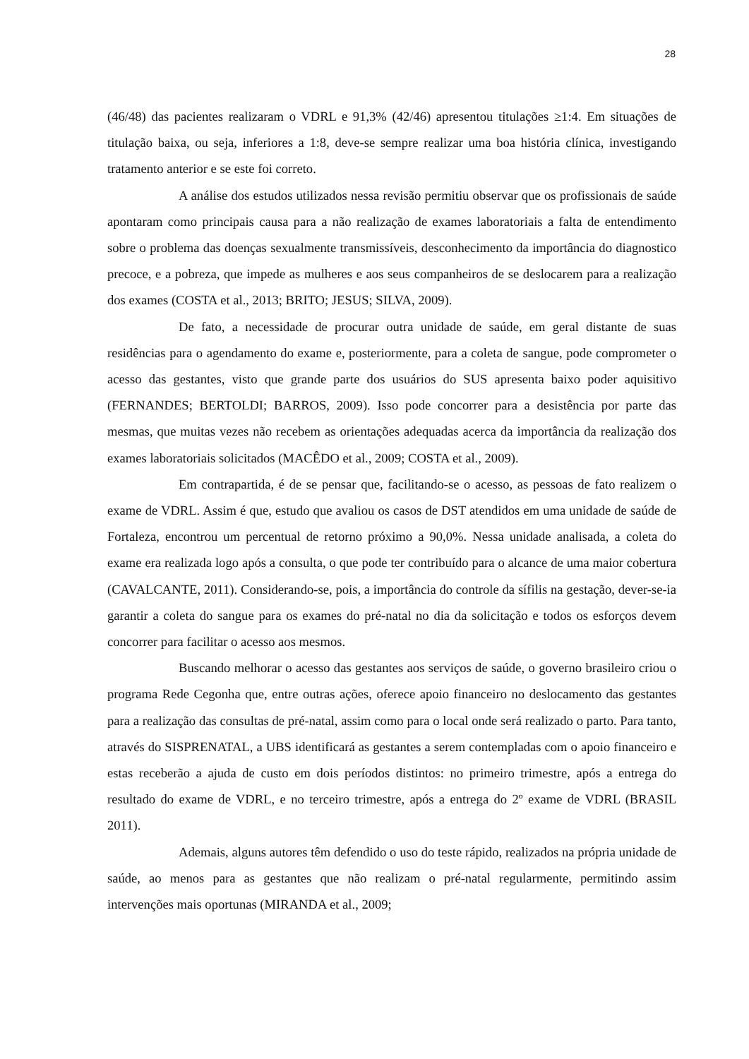28
(46/48) das pacientes realizaram o VDRL e 91,3% (42/46) apresentou titulações ≥1:4. Em situações de titulação baixa, ou seja, inferiores a 1:8, deve-se sempre realizar uma boa história clínica, investigando tratamento anterior e se este foi correto.
A análise dos estudos utilizados nessa revisão permitiu observar que os profissionais de saúde apontaram como principais causa para a não realização de exames laboratoriais a falta de entendimento sobre o problema das doenças sexualmente transmissíveis, desconhecimento da importância do diagnostico precoce, e a pobreza, que impede as mulheres e aos seus companheiros de se deslocarem para a realização dos exames (COSTA et al., 2013; BRITO; JESUS; SILVA, 2009).
De fato, a necessidade de procurar outra unidade de saúde, em geral distante de suas residências para o agendamento do exame e, posteriormente, para a coleta de sangue, pode comprometer o acesso das gestantes, visto que grande parte dos usuários do SUS apresenta baixo poder aquisitivo (FERNANDES; BERTOLDI; BARROS, 2009). Isso pode concorrer para a desistência por parte das mesmas, que muitas vezes não recebem as orientações adequadas acerca da importância da realização dos exames laboratoriais solicitados (MACÊDO et al., 2009; COSTA et al., 2009).
Em contrapartida, é de se pensar que, facilitando-se o acesso, as pessoas de fato realizem o exame de VDRL. Assim é que, estudo que avaliou os casos de DST atendidos em uma unidade de saúde de Fortaleza, encontrou um percentual de retorno próximo a 90,0%. Nessa unidade analisada, a coleta do exame era realizada logo após a consulta, o que pode ter contribuído para o alcance de uma maior cobertura (CAVALCANTE, 2011). Considerando-se, pois, a importância do controle da sífilis na gestação, dever-se-ia garantir a coleta do sangue para os exames do pré-natal no dia da solicitação e todos os esforços devem concorrer para facilitar o acesso aos mesmos.
Buscando melhorar o acesso das gestantes aos serviços de saúde, o governo brasileiro criou o programa Rede Cegonha que, entre outras ações, oferece apoio financeiro no deslocamento das gestantes para a realização das consultas de pré-natal, assim como para o local onde será realizado o parto. Para tanto, através do SISPRENATAL, a UBS identificará as gestantes a serem contempladas com o apoio financeiro e estas receberão a ajuda de custo em dois períodos distintos: no primeiro trimestre, após a entrega do resultado do exame de VDRL, e no terceiro trimestre, após a entrega do 2º exame de VDRL (BRASIL 2011).
Ademais, alguns autores têm defendido o uso do teste rápido, realizados na própria unidade de saúde, ao menos para as gestantes que não realizam o pré-natal regularmente, permitindo assim intervenções mais oportunas (MIRANDA et al., 2009;